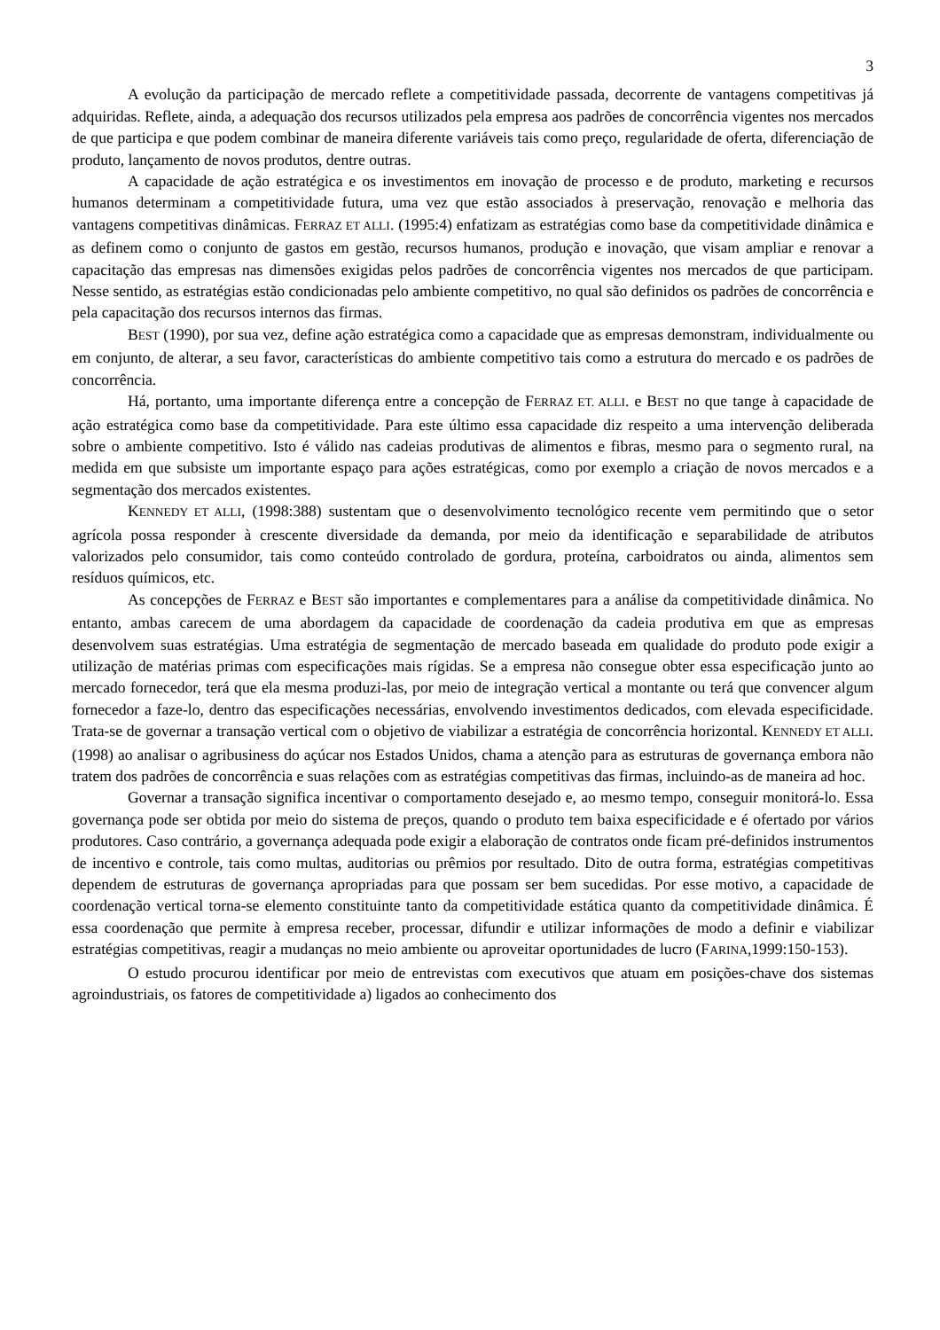3
A evolução da participação de mercado reflete a competitividade passada, decorrente de vantagens competitivas já adquiridas. Reflete, ainda, a adequação dos recursos utilizados pela empresa aos padrões de concorrência vigentes nos mercados de que participa e que podem combinar de maneira diferente variáveis tais como preço, regularidade de oferta, diferenciação de produto, lançamento de novos produtos, dentre outras.
A capacidade de ação estratégica e os investimentos em inovação de processo e de produto, marketing e recursos humanos determinam a competitividade futura, uma vez que estão associados à preservação, renovação e melhoria das vantagens competitivas dinâmicas. FERRAZ ET ALLI. (1995:4) enfatizam as estratégias como base da competitividade dinâmica e as definem como o conjunto de gastos em gestão, recursos humanos, produção e inovação, que visam ampliar e renovar a capacitação das empresas nas dimensões exigidas pelos padrões de concorrência vigentes nos mercados de que participam. Nesse sentido, as estratégias estão condicionadas pelo ambiente competitivo, no qual são definidos os padrões de concorrência e pela capacitação dos recursos internos das firmas.
BEST (1990), por sua vez, define ação estratégica como a capacidade que as empresas demonstram, individualmente ou em conjunto, de alterar, a seu favor, características do ambiente competitivo tais como a estrutura do mercado e os padrões de concorrência.
Há, portanto, uma importante diferença entre a concepção de FERRAZ ET. ALLI. e BEST no que tange à capacidade de ação estratégica como base da competitividade. Para este último essa capacidade diz respeito a uma intervenção deliberada sobre o ambiente competitivo. Isto é válido nas cadeias produtivas de alimentos e fibras, mesmo para o segmento rural, na medida em que subsiste um importante espaço para ações estratégicas, como por exemplo a criação de novos mercados e a segmentação dos mercados existentes.
KENNEDY ET ALLI, (1998:388) sustentam que o desenvolvimento tecnológico recente vem permitindo que o setor agrícola possa responder à crescente diversidade da demanda, por meio da identificação e separabilidade de atributos valorizados pelo consumidor, tais como conteúdo controlado de gordura, proteína, carboidratos ou ainda, alimentos sem resíduos químicos, etc.
As concepções de FERRAZ e BEST são importantes e complementares para a análise da competitividade dinâmica. No entanto, ambas carecem de uma abordagem da capacidade de coordenação da cadeia produtiva em que as empresas desenvolvem suas estratégias. Uma estratégia de segmentação de mercado baseada em qualidade do produto pode exigir a utilização de matérias primas com especificações mais rígidas. Se a empresa não consegue obter essa especificação junto ao mercado fornecedor, terá que ela mesma produzi-las, por meio de integração vertical a montante ou terá que convencer algum fornecedor a faze-lo, dentro das especificações necessárias, envolvendo investimentos dedicados, com elevada especificidade. Trata-se de governar a transação vertical com o objetivo de viabilizar a estratégia de concorrência horizontal. KENNEDY ET ALLI. (1998) ao analisar o agribusiness do açúcar nos Estados Unidos, chama a atenção para as estruturas de governança embora não tratem dos padrões de concorrência e suas relações com as estratégias competitivas das firmas, incluindo-as de maneira ad hoc.
Governar a transação significa incentivar o comportamento desejado e, ao mesmo tempo, conseguir monitorá-lo. Essa governança pode ser obtida por meio do sistema de preços, quando o produto tem baixa especificidade e é ofertado por vários produtores. Caso contrário, a governança adequada pode exigir a elaboração de contratos onde ficam pré-definidos instrumentos de incentivo e controle, tais como multas, auditorias ou prêmios por resultado. Dito de outra forma, estratégias competitivas dependem de estruturas de governança apropriadas para que possam ser bem sucedidas. Por esse motivo, a capacidade de coordenação vertical torna-se elemento constituinte tanto da competitividade estática quanto da competitividade dinâmica. É essa coordenação que permite à empresa receber, processar, difundir e utilizar informações de modo a definir e viabilizar estratégias competitivas, reagir a mudanças no meio ambiente ou aproveitar oportunidades de lucro (FARINA,1999:150-153).
O estudo procurou identificar por meio de entrevistas com executivos que atuam em posições-chave dos sistemas agroindustriais, os fatores de competitividade a) ligados ao conhecimento dos